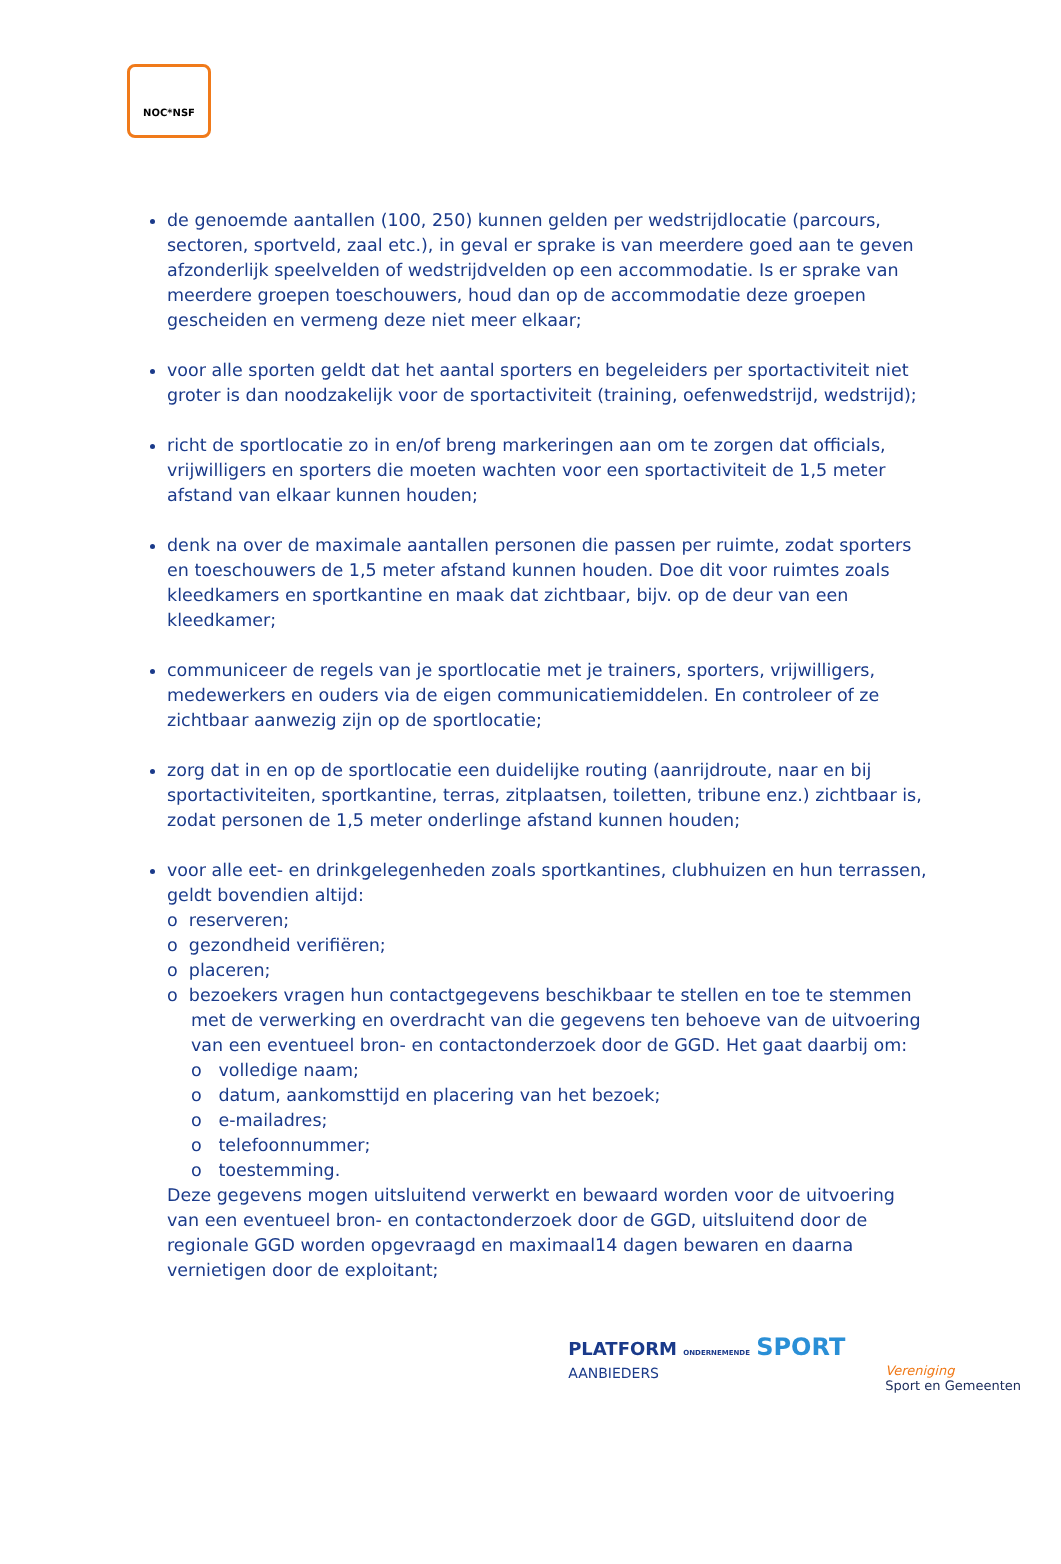NOC*NSF
de genoemde aantallen (100, 250) kunnen gelden per wedstrijdlocatie (parcours, sectoren, sportveld, zaal etc.), in geval er sprake is van meerdere goed aan te geven afzonderlijk speelvelden of wedstrijdvelden op een accommodatie. Is er sprake van meerdere groepen toeschouwers, houd dan op de accommodatie deze groepen gescheiden en vermeng deze niet meer elkaar;
voor alle sporten geldt dat het aantal sporters en begeleiders per sportactiviteit niet groter is dan noodzakelijk voor de sportactiviteit (training, oefenwedstrijd, wedstrijd);
richt de sportlocatie zo in en/of breng markeringen aan om te zorgen dat officials, vrijwilligers en sporters die moeten wachten voor een sportactiviteit de 1,5 meter afstand van elkaar kunnen houden;
denk na over de maximale aantallen personen die passen per ruimte, zodat sporters en toeschouwers de 1,5 meter afstand kunnen houden. Doe dit voor ruimtes zoals kleedkamers en sportkantine en maak dat zichtbaar, bijv. op de deur van een kleedkamer;
communiceer de regels van je sportlocatie met je trainers, sporters, vrijwilligers, medewerkers en ouders via de eigen communicatiemiddelen. En controleer of ze zichtbaar aanwezig zijn op de sportlocatie;
zorg dat in en op de sportlocatie een duidelijke routing (aanrijdroute, naar en bij sportactiviteiten, sportkantine, terras, zitplaatsen, toiletten, tribune enz.) zichtbaar is, zodat personen de 1,5 meter onderlinge afstand kunnen houden;
voor alle eet- en drinkgelegenheden zoals sportkantines, clubhuizen en hun terrassen, geldt bovendien altijd:
o reserveren;
o gezondheid verifiëren;
o placeren;
o bezoekers vragen hun contactgegevens beschikbaar te stellen en toe te stemmen met de verwerking en overdracht van die gegevens ten behoeve van de uitvoering van een eventueel bron- en contactonderzoek door de GGD. Het gaat daarbij om:
o volledige naam;
o datum, aankomsttijd en placering van het bezoek;
o e-mailadres;
o telefoonnummer;
o toestemming.
Deze gegevens mogen uitsluitend verwerkt en bewaard worden voor de uitvoering van een eventueel bron- en contactonderzoek door de GGD, uitsluitend door de regionale GGD worden opgevraagd en maximaal14 dagen bewaren en daarna vernietigen door de exploitant;
PLATFORM ONDERNEMENDE SPORT
AANBIEDERS
Vereniging
Sport en Gemeenten